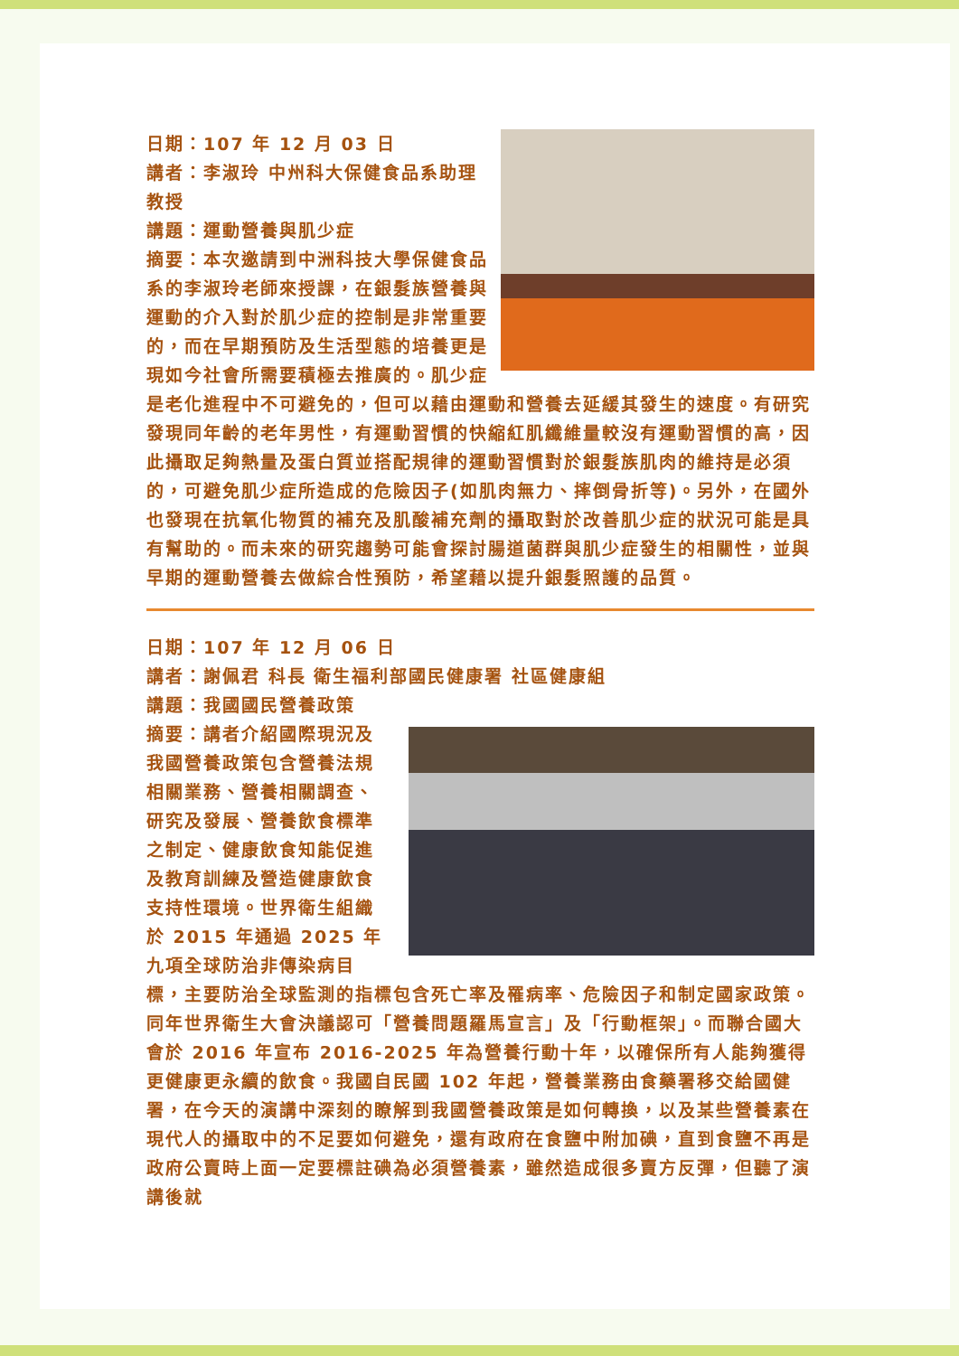日期：107 年 12 月 03 日
講者：李淑玲 中州科大保健食品系助理教授
講題：運動營養與肌少症
摘要：本次邀請到中洲科技大學保健食品系的李淑玲老師來授課，在銀髮族營養與運動的介入對於肌少症的控制是非常重要的，而在早期預防及生活型態的培養更是現如今社會所需要積極去推廣的。肌少症是老化進程中不可避免的，但可以藉由運動和營養去延緩其發生的速度。有研究發現同年齡的老年男性，有運動習慣的快縮紅肌纖維量較沒有運動習慣的高，因此攝取足夠熱量及蛋白質並搭配規律的運動習慣對於銀髮族肌肉的維持是必須的，可避免肌少症所造成的危險因子(如肌肉無力、摔倒骨折等)。另外，在國外也發現在抗氧化物質的補充及肌酸補充劑的攝取對於改善肌少症的狀況可能是具有幫助的。而未來的研究趨勢可能會探討腸道菌群與肌少症發生的相關性，並與早期的運動營養去做綜合性預防，希望藉以提升銀髮照護的品質。
日期：107 年 12 月 06 日
講者：謝佩君 科長 衛生福利部國民健康署 社區健康組
講題：我國國民營養政策
摘要：講者介紹國際現況及我國營養政策包含營養法規相關業務、營養相關調查、研究及發展、營養飲食標準之制定、健康飲食知能促進及教育訓練及營造健康飲食支持性環境。世界衛生組織於 2015 年通過 2025 年九項全球防治非傳染病目標，主要防治全球監測的指標包含死亡率及罹病率、危險因子和制定國家政策。同年世界衛生大會決議認可「營養問題羅馬宣言」及「行動框架」。而聯合國大會於 2016 年宣布 2016-2025 年為營養行動十年，以確保所有人能夠獲得更健康更永續的飲食。我國自民國 102 年起，營養業務由食藥署移交給國健署，在今天的演講中深刻的瞭解到我國營養政策是如何轉換，以及某些營養素在現代人的攝取中的不足要如何避免，還有政府在食鹽中附加碘，直到食鹽不再是政府公賣時上面一定要標註碘為必須營養素，雖然造成很多賣方反彈，但聽了演講後就